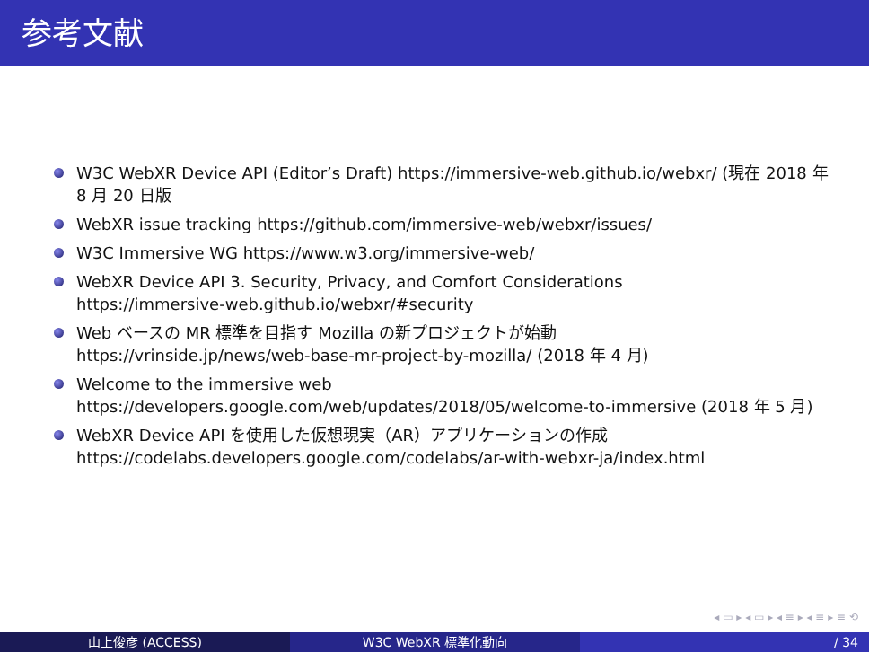参考文献
W3C WebXR Device API (Editor’s Draft) https://immersive-web.github.io/webxr/ (現在 2018 年 8 月 20 日版
WebXR issue tracking https://github.com/immersive-web/webxr/issues/
W3C Immersive WG https://www.w3.org/immersive-web/
WebXR Device API 3. Security, Privacy, and Comfort Considerations
https://immersive-web.github.io/webxr/#security
Web ベースの MR 標準を目指す Mozilla の新プロジェクトが始動
https://vrinside.jp/news/web-base-mr-project-by-mozilla/ (2018 年 4 月)
Welcome to the immersive web
https://developers.google.com/web/updates/2018/05/welcome-to-immersive (2018 年 5 月)
WebXR Device API を使用した仮想現実（AR）アプリケーションの作成
https://codelabs.developers.google.com/codelabs/ar-with-webxr-ja/index.html
◂ ▭ ▸ ◂ ▭ ▸ ◂ ≡ ▸ ◂ ≡ ▸ ≡ ⟲
山上俊彦 (ACCESS) W3C WebXR 標準化動向 / 34